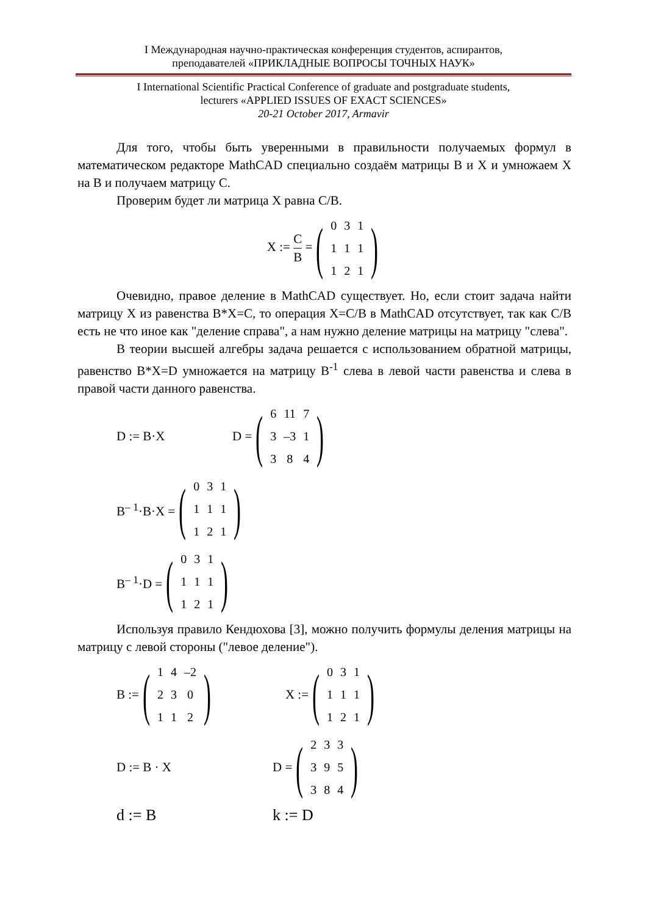I Международная научно-практическая конференция студентов, аспирантов,
преподавателей «ПРИКЛАДНЫЕ ВОПРОСЫ ТОЧНЫХ НАУК»
I International Scientific Practical Conference of graduate and postgraduate students,
lecturers «APPLIED ISSUES OF EXACT SCIENCES»
20-21 October 2017, Armavir
Для того, чтобы быть уверенными в правильности получаемых формул в математическом редакторе MathCAD специально создаём матрицы B и X и умножаем X на B и получаем матрицу C.
Проверим будет ли матрица X равна C/B.
X := C B = (
| 0 | 3 | 1 |
| 1 | 1 | 1 |
| 1 | 2 | 1 |
)
Очевидно, правое деление в MathCAD существует. Но, если стоит задача найти матрицу X из равенства B*X=C, то операция X=C/B в MathCAD отсутствует, так как C/B есть не что иное как "деление справа", а нам нужно деление матрицы на матрицу "слева".
В теории высшей алгебры задача решается с использованием обратной матрицы, равенство B*X=D умножается на матрицу B<sup>-1</sup> слева в левой части равенства и слева в правой части данного равенства.
D := B·X D = (
| 6 | 11 | 7 |
| 3 | –3 | 1 |
| 3 | 8 | 4 |
)
B<sup>– 1</sup>·B·X = (
| 0 | 3 | 1 |
| 1 | 1 | 1 |
| 1 | 2 | 1 |
)
B<sup>– 1</sup>·D = (
| 0 | 3 | 1 |
| 1 | 1 | 1 |
| 1 | 2 | 1 |
)
Используя правило Кендюхова [3], можно получить формулы деления матрицы на матрицу с левой стороны ("левое деление").
B := (
| 1 | 4 | –2 |
| 2 | 3 | 0 |
| 1 | 1 | 2 |
) X := (
| 0 | 3 | 1 |
| 1 | 1 | 1 |
| 1 | 2 | 1 |
)
D := B · X D = (
| 2 | 3 | 3 |
| 3 | 9 | 5 |
| 3 | 8 | 4 |
)
d := B k := D